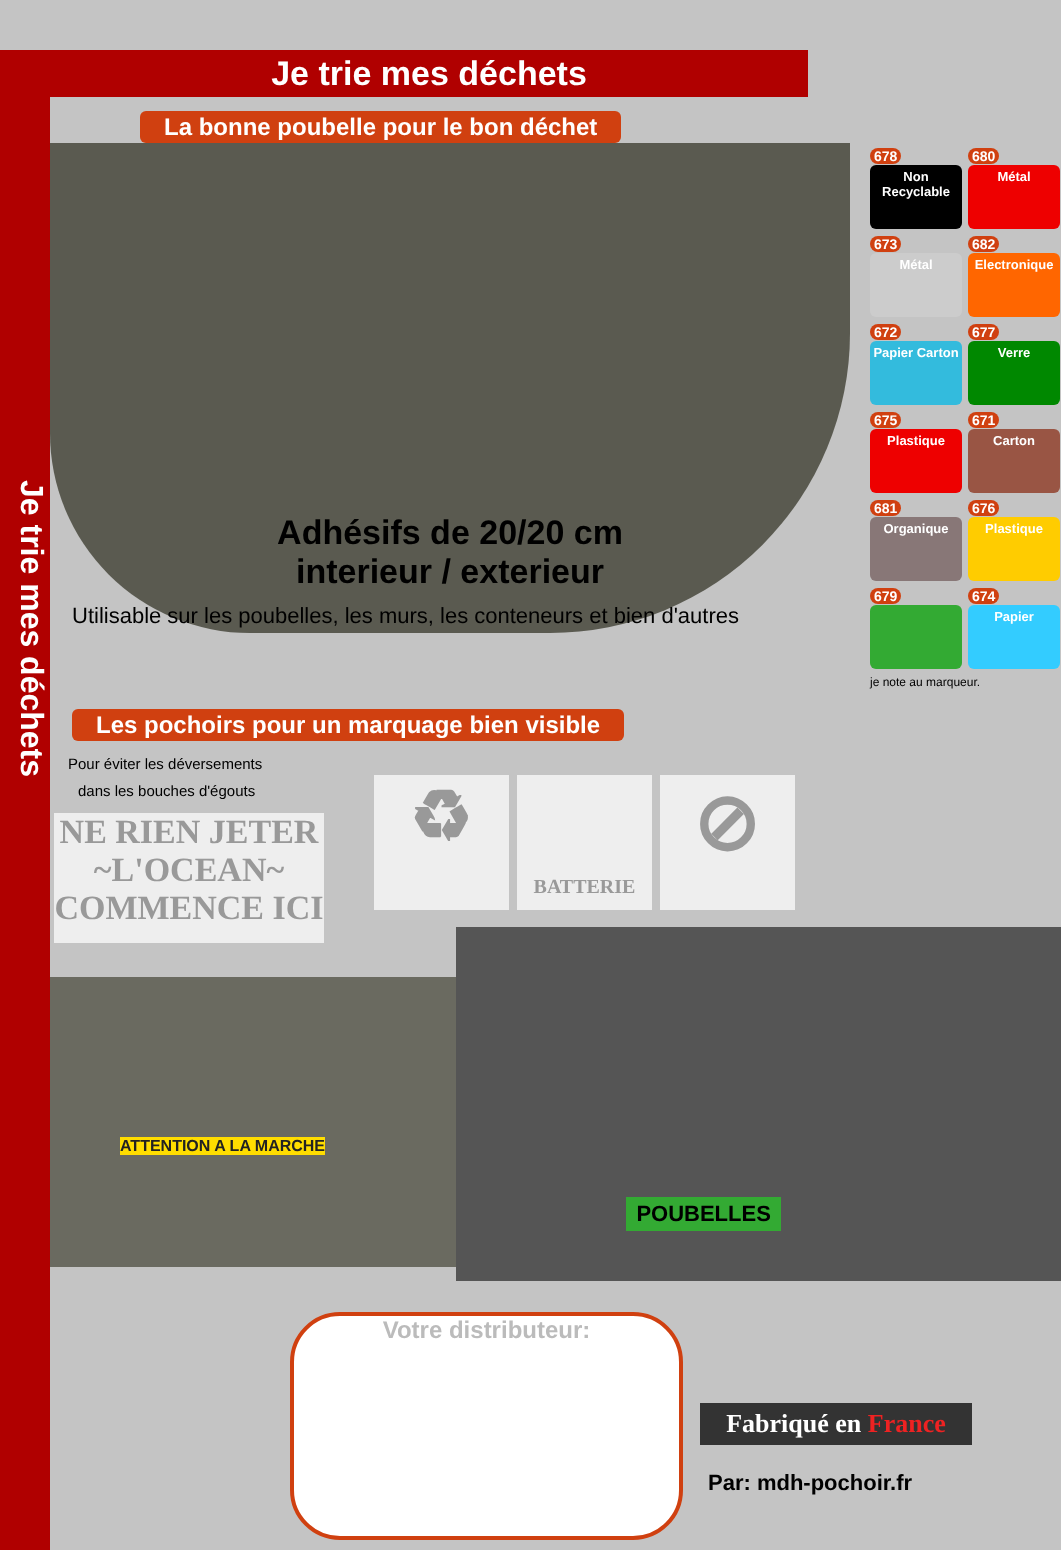Je trie mes déchets
Je trie mes déchets
La bonne poubelle pour le bon déchet
Adhésifs de 20/20 cm
interieur / exterieur
Utilisable sur les poubelles, les murs, les conteneurs et bien d'autres
678
Non Recyclable
680
Métal
673
Métal
682
Electronique
672
Papier Carton
677
Verre
675
Plastique
671
Carton
681
Organique
676
Plastique
679
674
Papier
je note au marqueur.
Les pochoirs pour un marquage bien visible
Pour éviter les déversements
dans les bouches d'égouts
NE RIEN JETER
~L'OCEAN~
COMMENCE ICI
♻
BATTERIE
⊘
ATTENTION A LA MARCHE
POUBELLES
Votre distributeur:
Fabriqué en France
Par: mdh-pochoir.fr